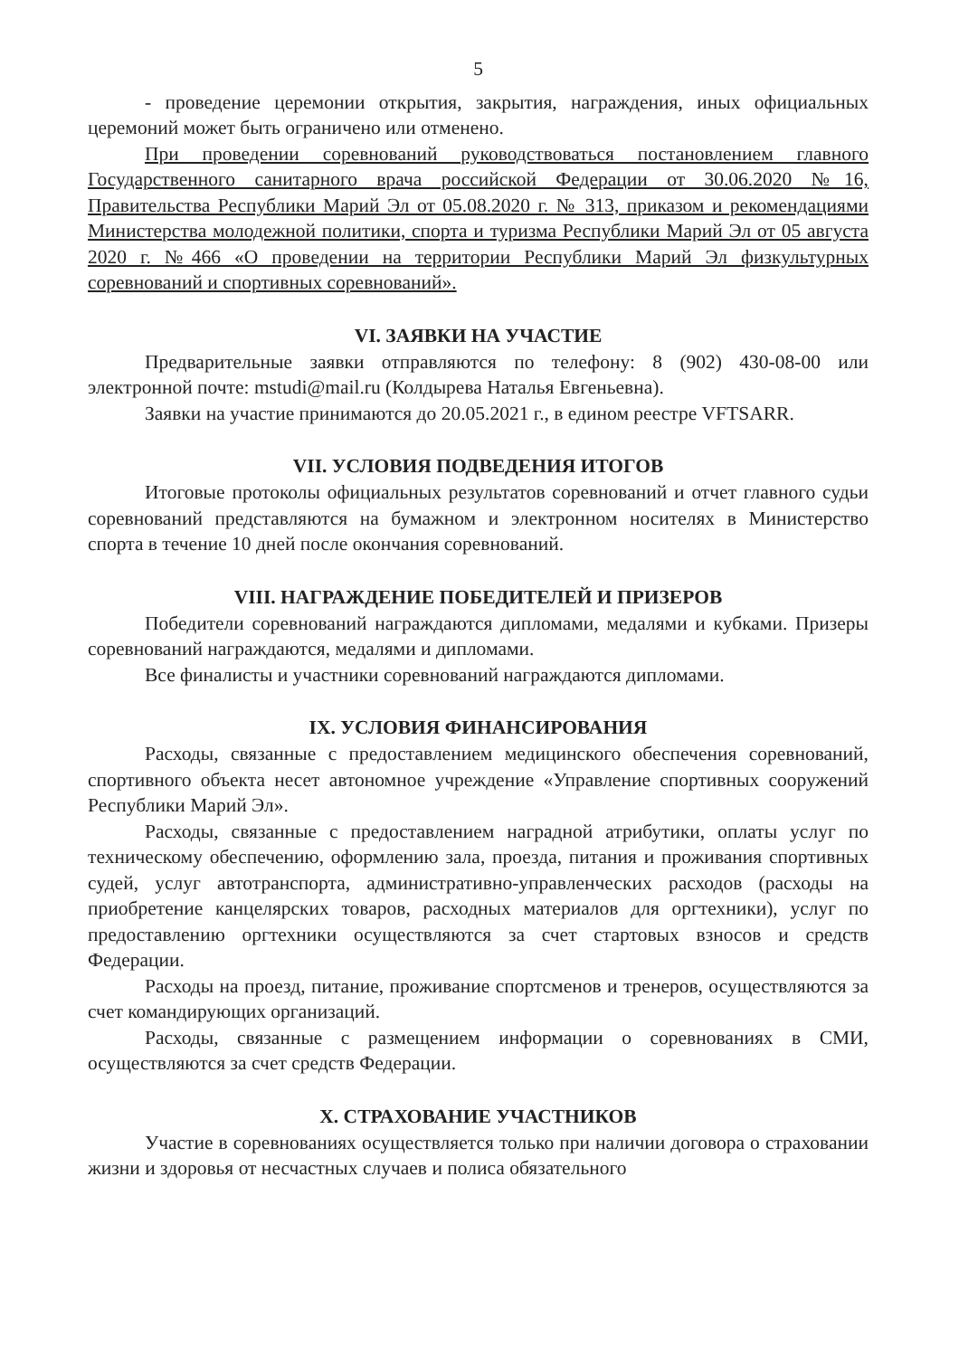5
- проведение церемонии открытия, закрытия, награждения, иных официальных церемоний может быть ограничено или отменено.
При проведении соревнований руководствоваться постановлением главного Государственного санитарного врача российской Федерации от 30.06.2020 №16, Правительства Республики Марий Эл от 05.08.2020 г. № 313, приказом и рекомендациями Министерства молодежной политики, спорта и туризма Республики Марий Эл от 05 августа 2020 г. №466 «О проведении на территории Республики Марий Эл физкультурных соревнований и спортивных соревнований».
VI. ЗАЯВКИ НА УЧАСТИЕ
Предварительные заявки отправляются по телефону: 8 (902) 430-08-00 или электронной почте: mstudi@mail.ru (Колдырева Наталья Евгеньевна).
Заявки на участие принимаются до 20.05.2021 г., в едином реестре VFTSARR.
VII. УСЛОВИЯ ПОДВЕДЕНИЯ ИТОГОВ
Итоговые протоколы официальных результатов соревнований и отчет главного судьи соревнований представляются на бумажном и электронном носителях в Министерство спорта в течение 10 дней после окончания соревнований.
VIII. НАГРАЖДЕНИЕ ПОБЕДИТЕЛЕЙ И ПРИЗЕРОВ
Победители соревнований награждаются дипломами, медалями и кубками. Призеры соревнований награждаются, медалями и дипломами.
Все финалисты и участники соревнований награждаются дипломами.
IX. УСЛОВИЯ ФИНАНСИРОВАНИЯ
Расходы, связанные с предоставлением медицинского обеспечения соревнований, спортивного объекта несет автономное учреждение «Управление спортивных сооружений Республики Марий Эл».
Расходы, связанные с предоставлением наградной атрибутики, оплаты услуг по техническому обеспечению, оформлению зала, проезда, питания и проживания спортивных судей, услуг автотранспорта, административно-управленческих расходов (расходы на приобретение канцелярских товаров, расходных материалов для оргтехники), услуг по предоставлению оргтехники осуществляются за счет стартовых взносов и средств Федерации.
Расходы на проезд, питание, проживание спортсменов и тренеров, осуществляются за счет командирующих организаций.
Расходы, связанные с размещением информации о соревнованиях в СМИ, осуществляются за счет средств Федерации.
X. СТРАХОВАНИЕ УЧАСТНИКОВ
Участие в соревнованиях осуществляется только при наличии договора о страховании жизни и здоровья от несчастных случаев и полиса обязательного